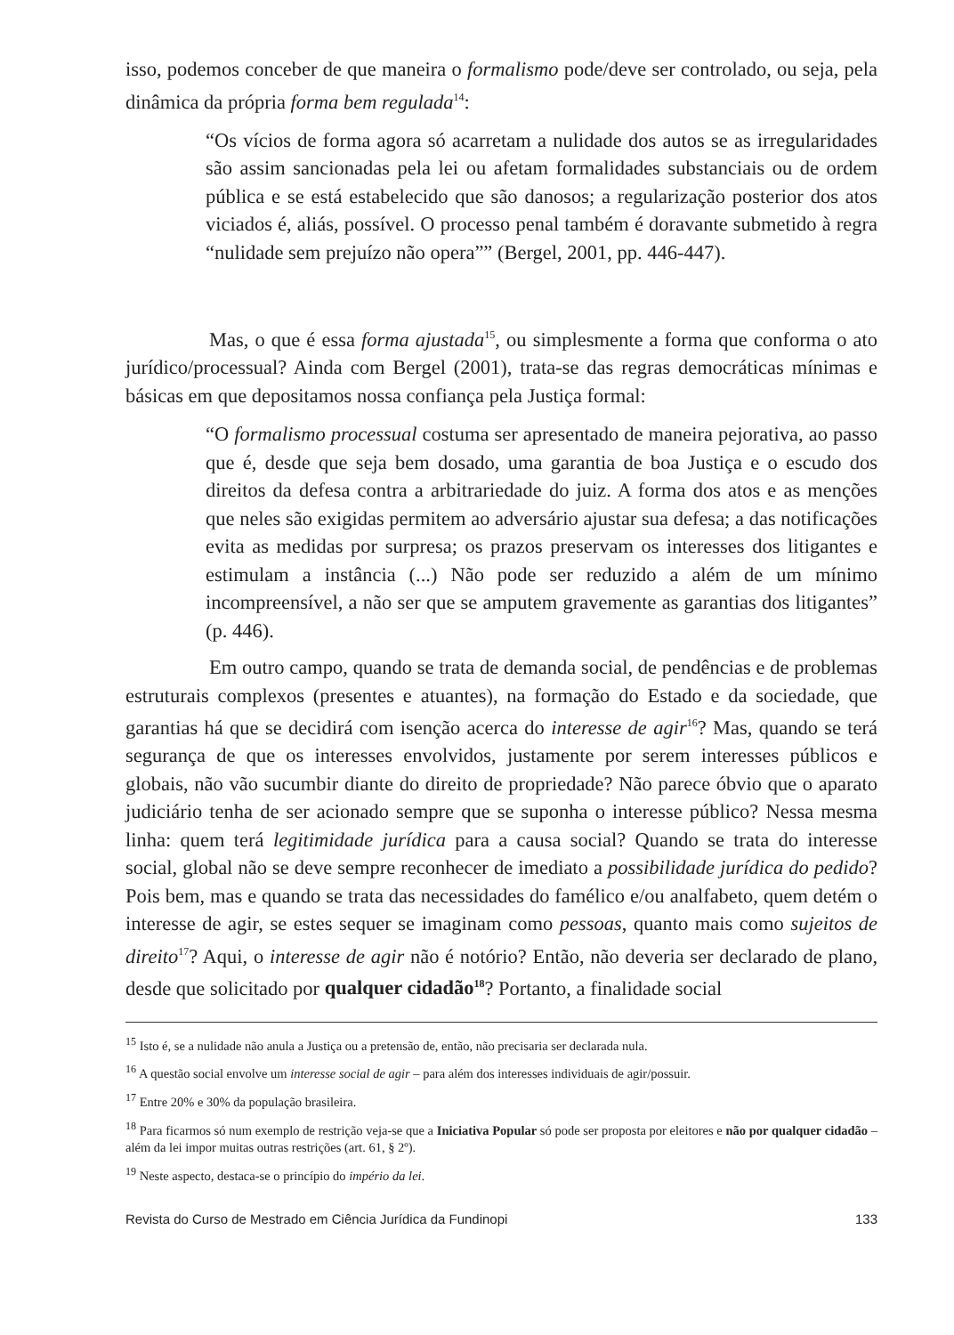isso, podemos conceber de que maneira o formalismo pode/deve ser controlado, ou seja, pela dinâmica da própria forma bem regulada<sup>14</sup>:
“Os vícios de forma agora só acarretam a nulidade dos autos se as irregularidades são assim sancionadas pela lei ou afetam formalidades substanciais ou de ordem pública e se está estabelecido que são danosos; a regularização posterior dos atos viciados é, aliás, possível. O processo penal também é doravante submetido à regra “nulidade sem prejuízo não opera”” (Bergel, 2001, pp. 446-447).
Mas, o que é essa forma ajustada<sup>15</sup>, ou simplesmente a forma que conforma o ato jurídico/processual? Ainda com Bergel (2001), trata-se das regras democráticas mínimas e básicas em que depositamos nossa confiança pela Justiça formal:
“O formalismo processual costuma ser apresentado de maneira pejorativa, ao passo que é, desde que seja bem dosado, uma garantia de boa Justiça e o escudo dos direitos da defesa contra a arbitrariedade do juiz. A forma dos atos e as menções que neles são exigidas permitem ao adversário ajustar sua defesa; a das notificações evita as medidas por surpresa; os prazos preservam os interesses dos litigantes e estimulam a instância (...) Não pode ser reduzido a além de um mínimo incompreensível, a não ser que se amputem gravemente as garantias dos litigantes” (p. 446).
Em outro campo, quando se trata de demanda social, de pendências e de problemas estruturais complexos (presentes e atuantes), na formação do Estado e da sociedade, que garantias há que se decidirá com isenção acerca do interesse de agir<sup>16</sup>? Mas, quando se terá segurança de que os interesses envolvidos, justamente por serem interesses públicos e globais, não vão sucumbir diante do direito de propriedade? Não parece óbvio que o aparato judiciário tenha de ser acionado sempre que se suponha o interesse público? Nessa mesma linha: quem terá legitimidade jurídica para a causa social? Quando se trata do interesse social, global não se deve sempre reconhecer de imediato a possibilidade jurídica do pedido? Pois bem, mas e quando se trata das necessidades do famélico e/ou analfabeto, quem detém o interesse de agir, se estes sequer se imaginam como pessoas, quanto mais como sujeitos de direito<sup>17</sup>? Aqui, o interesse de agir não é notório? Então, não deveria ser declarado de plano, desde que solicitado por qualquer cidadão<sup>18</sup>? Portanto, a finalidade social
<sup>15</sup> Isto é, se a nulidade não anula a Justiça ou a pretensão de, então, não precisaria ser declarada nula.
<sup>16</sup> A questão social envolve um interesse social de agir – para além dos interesses individuais de agir/possuir.
<sup>17</sup> Entre 20% e 30% da população brasileira.
<sup>18</sup> Para ficarmos só num exemplo de restrição veja-se que a Iniciativa Popular só pode ser proposta por eleitores e não por qualquer cidadão – além da lei impor muitas outras restrições (art. 61, § 2º).
<sup>19</sup> Neste aspecto, destaca-se o princípio do império da lei.
Revista do Curso de Mestrado em Ciência Jurídica da Fundinopi 133